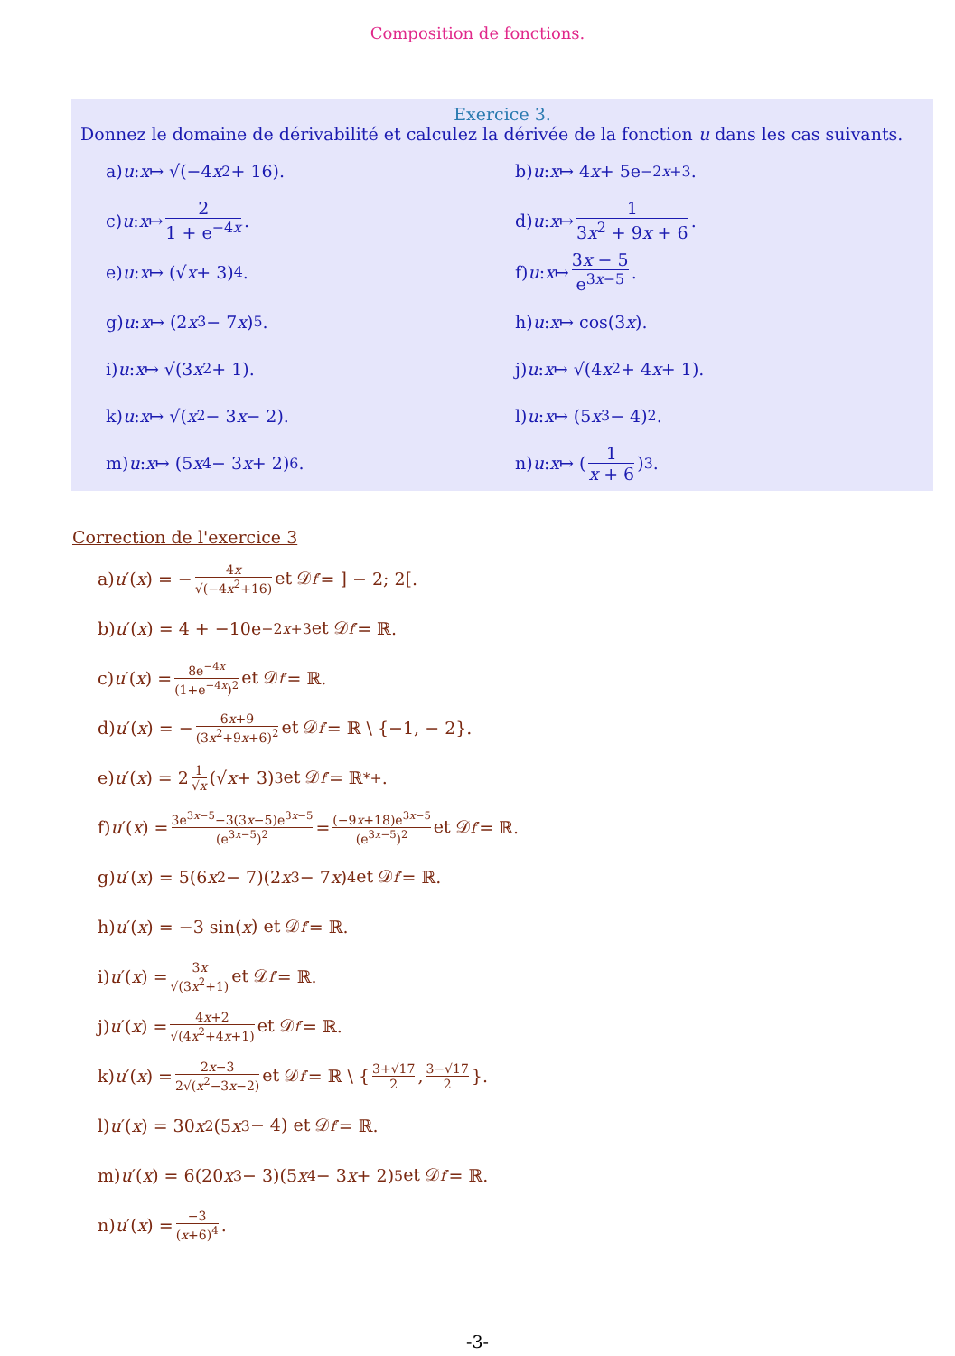Composition de fonctions.
Exercice 3.
Donnez le domaine de dérivabilité et calculez la dérivée de la fonction u dans les cas suivants.
a) u : x ↦ √(−4 x<sup>2</sup> + 16).
b) u : x ↦ 4 x + 5e<sup>−2x+3</sup>.
c) u : x ↦ 2 1 + e<sup>−4x</sup>.
d) u : x ↦ 1 3x<sup>2</sup> + 9x + 6.
e) u : x ↦ (√ x + 3)<sup>4</sup>.
f) u : x ↦ 3x − 5 e<sup>3x−5</sup>.
g) u : x ↦ (2 x<sup>3</sup> − 7 x)<sup>5</sup>.
h) u : x ↦ cos(3 x).
i) u : x ↦ √(3 x<sup>2</sup> + 1).
j) u : x ↦ √(4 x<sup>2</sup> + 4 x + 1).
k) u : x ↦ √(x<sup>2</sup> − 3 x − 2).
l) u : x ↦ (5 x<sup>3</sup> − 4)<sup>2</sup>.
m) u : x ↦ (5 x<sup>4</sup> − 3 x + 2)<sup>6</sup>.
n) u : x ↦ (1 x + 6)<sup>3</sup>.
Correction de l'exercice 3
a) u ′(x) = − 4x √(−4x<sup>2</sup>+16) et 𝒟<sub>f′</sub> = ] − 2; 2[.
b) u ′(x) = 4 + −10e<sup>−2x+3</sup> et 𝒟<sub>f′</sub> = ℝ.
c) u ′(x) = 8e<sup>−4x</sup> (1+e<sup>−4x</sup>)<sup>2</sup> et 𝒟<sub>f′</sub> = ℝ.
d) u ′(x) = − 6x+9 (3x<sup>2</sup>+9x+6)<sup>2</sup> et 𝒟<sub>f′</sub> = ℝ \ {−1, − 2}.
e) u ′(x) = 2 1 √x (√ x + 3)<sup>3</sup> et 𝒟<sub>f′</sub> = ℝ<sup>*</sup><sub>+</sub>.
f) u ′(x) = 3e<sup>3x−5</sup>−3(3x−5)e<sup>3x−5</sup> (e<sup>3x−5</sup>)<sup>2</sup> = (−9x+18)e<sup>3x−5</sup> (e<sup>3x−5</sup>)<sup>2</sup> et 𝒟<sub>f′</sub> = ℝ.
g) u ′(x) = 5(6 x<sup>2</sup> − 7)(2 x<sup>3</sup> − 7 x)<sup>4</sup> et 𝒟<sub>f′</sub> = ℝ.
h) u ′(x) = −3 sin(x) et 𝒟<sub>f′</sub> = ℝ.
i) u ′(x) = 3x √(3x<sup>2</sup>+1) et 𝒟<sub>f′</sub> = ℝ.
j) u ′(x) = 4x+2 √(4x<sup>2</sup>+4x+1) et 𝒟<sub>f′</sub> = ℝ.
k) u ′(x) = 2x−3 2√(x<sup>2</sup>−3x−2) et 𝒟<sub>f′</sub> = ℝ \ { 3+√17 2, 3−√17 2 }.
l) u ′(x) = 30 x<sup>2</sup>(5 x<sup>3</sup> − 4) et 𝒟<sub>f′</sub> = ℝ.
m) u ′(x) = 6(20 x<sup>3</sup> − 3)(5 x<sup>4</sup> − 3 x + 2)<sup>5</sup> et 𝒟<sub>f′</sub> = ℝ.
n) u ′(x) = −3 (x+6)<sup>4</sup>.
-3-